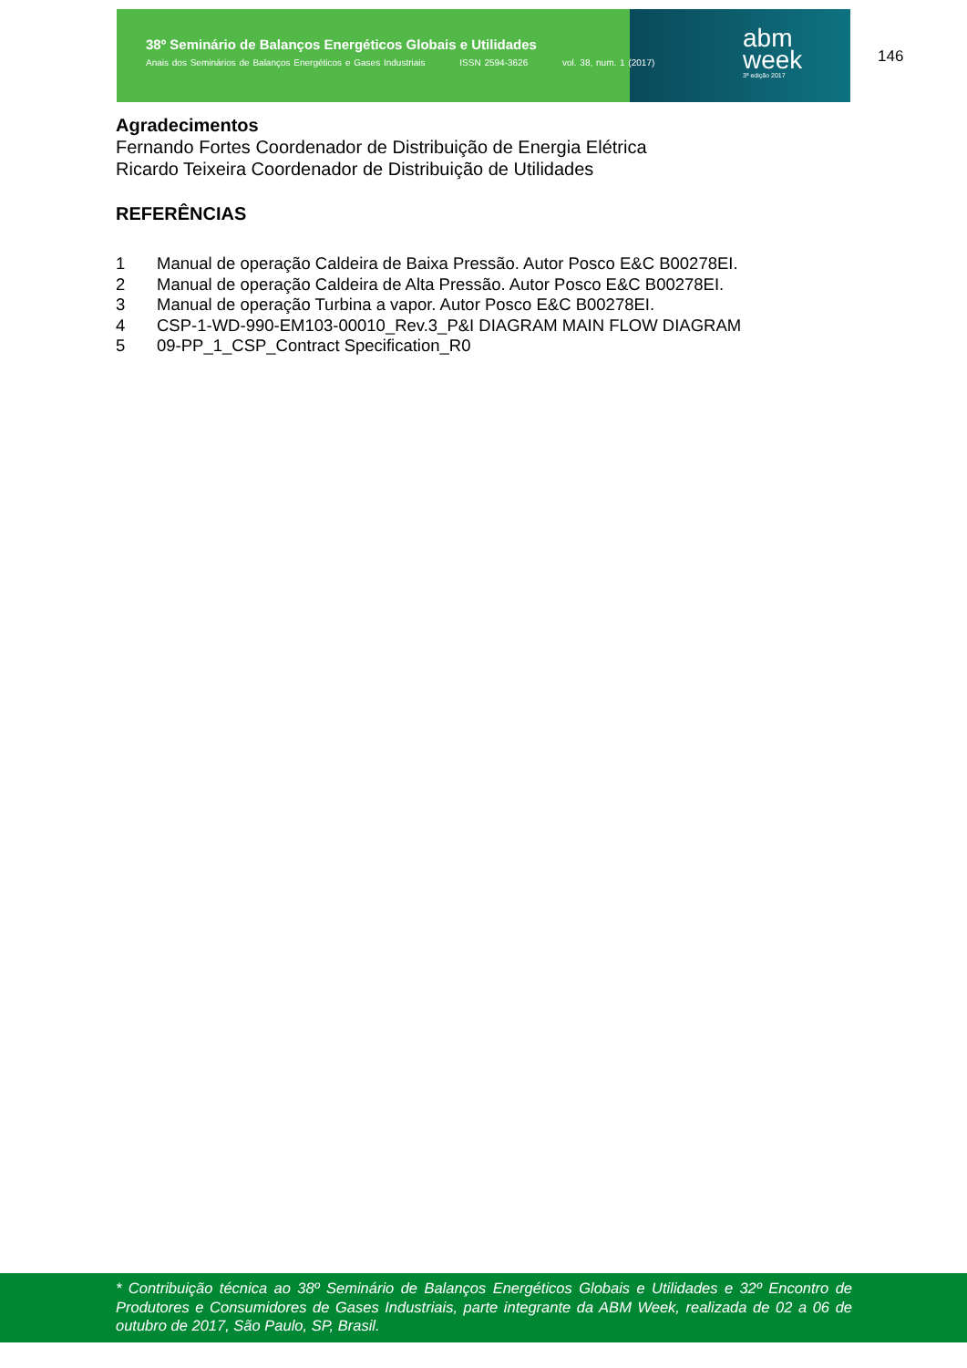38º Seminário de Balanços Energéticos Globais e Utilidades
Anais dos Seminários de Balanços Energéticos e Gases Industriais ISSN 2594-3626 vol. 38, num. 1 (2017)
abm
week
3ª edição 2017
146
Agradecimentos
Fernando Fortes Coordenador de Distribuição de Energia Elétrica
Ricardo Teixeira Coordenador de Distribuição de Utilidades
REFERÊNCIAS
1 Manual de operação Caldeira de Baixa Pressão. Autor Posco E&C B00278EI.
2 Manual de operação Caldeira de Alta Pressão. Autor Posco E&C B00278EI.
3 Manual de operação Turbina a vapor. Autor Posco E&C B00278EI.
4 CSP-1-WD-990-EM103-00010_Rev.3_P&I DIAGRAM MAIN FLOW DIAGRAM
5 09-PP_1_CSP_Contract Specification_R0
* Contribuição técnica ao 38º Seminário de Balanços Energéticos Globais e Utilidades e 32º Encontro de Produtores e Consumidores de Gases Industriais, parte integrante da ABM Week, realizada de 02 a 06 de outubro de 2017, São Paulo, SP, Brasil.